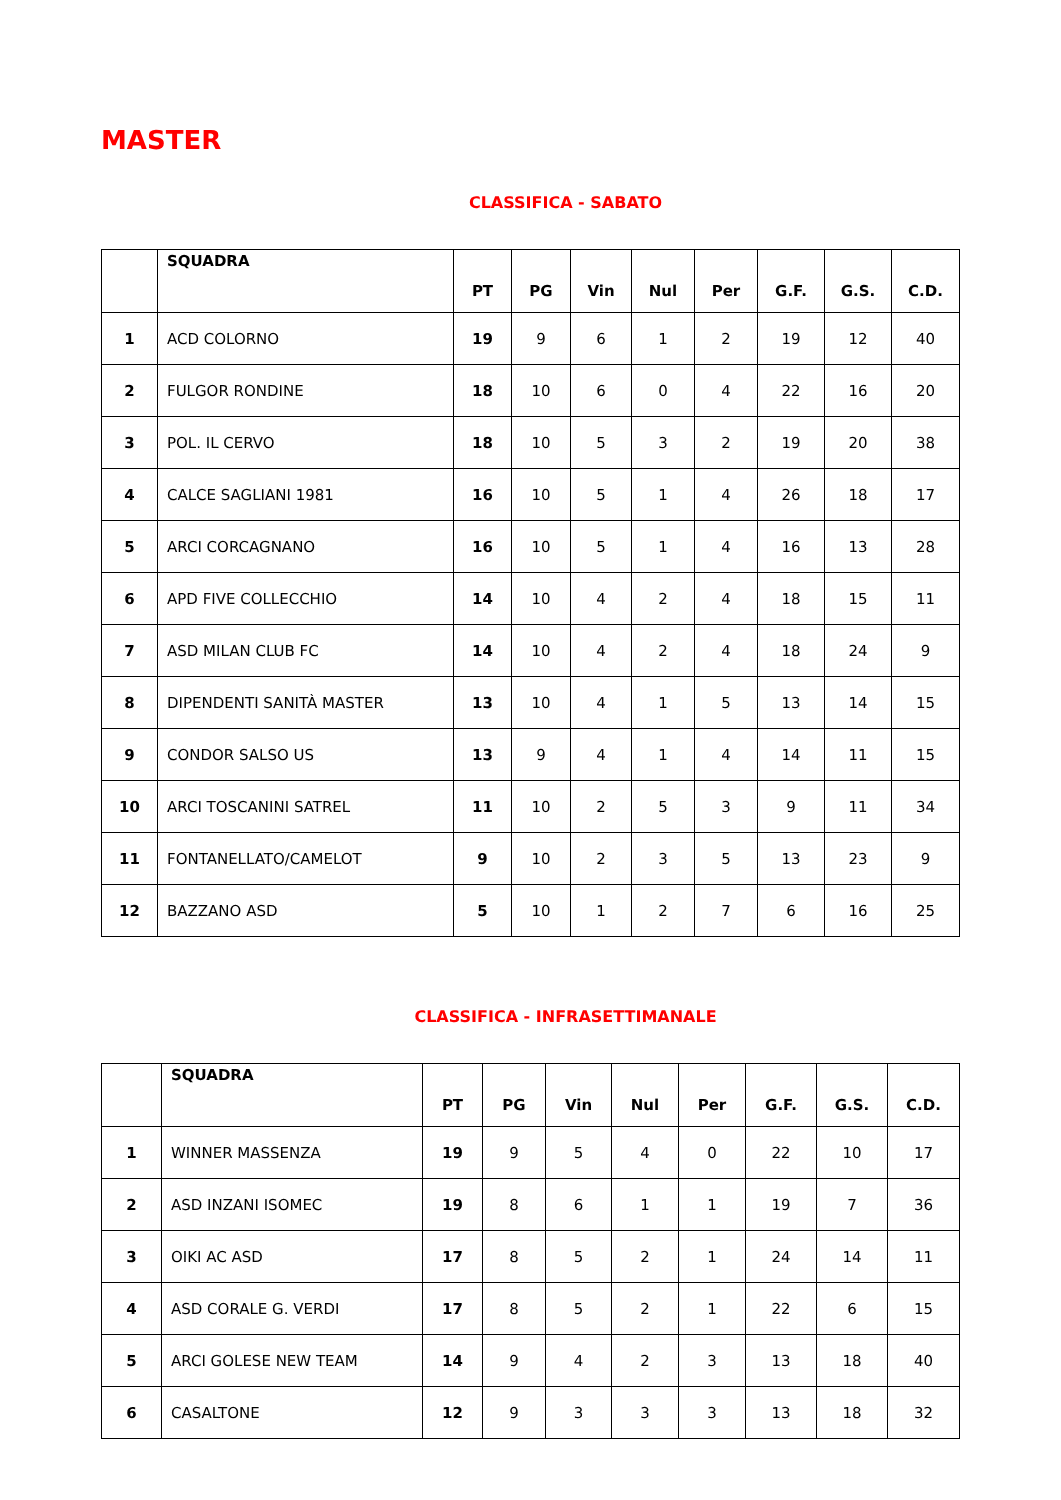MASTER
CLASSIFICA - SABATO
| | SQUADRA | PT | PG | Vin | Nul | Per | G.F. | G.S. | C.D. |
| --- | --- | --- | --- | --- | --- | --- | --- | --- | --- |
| 1 | ACD COLORNO | 19 | 9 | 6 | 1 | 2 | 19 | 12 | 40 |
| 2 | FULGOR RONDINE | 18 | 10 | 6 | 0 | 4 | 22 | 16 | 20 |
| 3 | POL. IL CERVO | 18 | 10 | 5 | 3 | 2 | 19 | 20 | 38 |
| 4 | CALCE SAGLIANI 1981 | 16 | 10 | 5 | 1 | 4 | 26 | 18 | 17 |
| 5 | ARCI CORCAGNANO | 16 | 10 | 5 | 1 | 4 | 16 | 13 | 28 |
| 6 | APD FIVE COLLECCHIO | 14 | 10 | 4 | 2 | 4 | 18 | 15 | 11 |
| 7 | ASD MILAN CLUB FC | 14 | 10 | 4 | 2 | 4 | 18 | 24 | 9 |
| 8 | DIPENDENTI SANITÀ MASTER | 13 | 10 | 4 | 1 | 5 | 13 | 14 | 15 |
| 9 | CONDOR SALSO US | 13 | 9 | 4 | 1 | 4 | 14 | 11 | 15 |
| 10 | ARCI TOSCANINI SATREL | 11 | 10 | 2 | 5 | 3 | 9 | 11 | 34 |
| 11 | FONTANELLATO/CAMELOT | 9 | 10 | 2 | 3 | 5 | 13 | 23 | 9 |
| 12 | BAZZANO ASD | 5 | 10 | 1 | 2 | 7 | 6 | 16 | 25 |
CLASSIFICA - INFRASETTIMANALE
| | SQUADRA | PT | PG | Vin | Nul | Per | G.F. | G.S. | C.D. |
| --- | --- | --- | --- | --- | --- | --- | --- | --- | --- |
| 1 | WINNER MASSENZA | 19 | 9 | 5 | 4 | 0 | 22 | 10 | 17 |
| 2 | ASD INZANI ISOMEC | 19 | 8 | 6 | 1 | 1 | 19 | 7 | 36 |
| 3 | OIKI AC ASD | 17 | 8 | 5 | 2 | 1 | 24 | 14 | 11 |
| 4 | ASD CORALE G. VERDI | 17 | 8 | 5 | 2 | 1 | 22 | 6 | 15 |
| 5 | ARCI GOLESE NEW TEAM | 14 | 9 | 4 | 2 | 3 | 13 | 18 | 40 |
| 6 | CASALTONE | 12 | 9 | 3 | 3 | 3 | 13 | 18 | 32 |